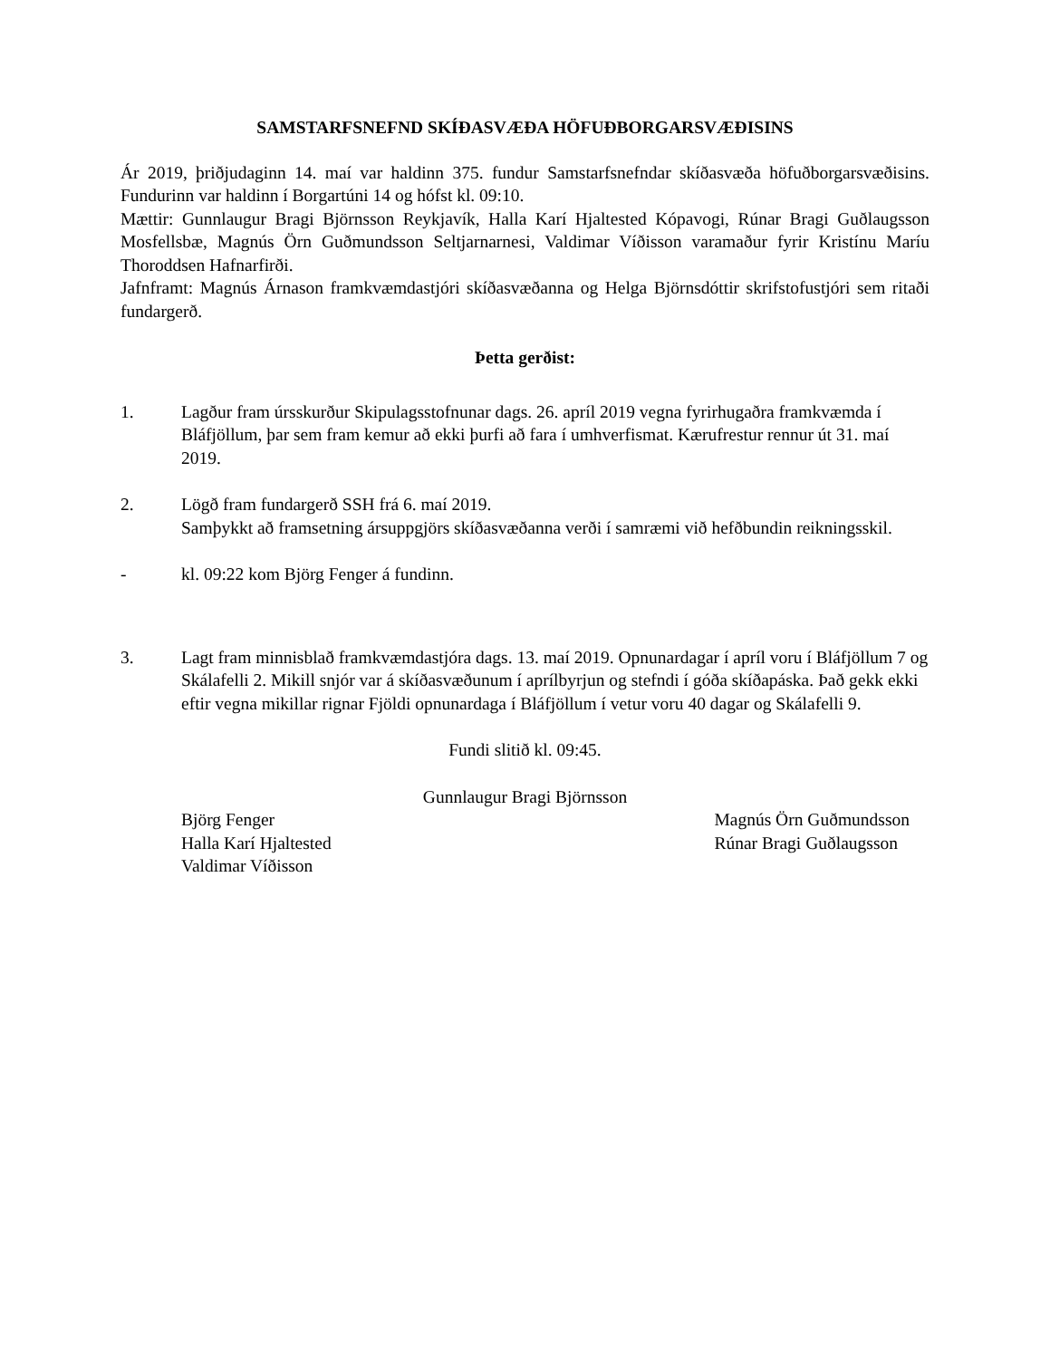SAMSTARFSNEFND SKÍÐASVÆÐA HÖFUÐBORGARSVÆÐISINS
Ár 2019, þriðjudaginn 14. maí var haldinn 375. fundur Samstarfsnefndar skíðasvæða höfuðborgarsvæðisins. Fundurinn var haldinn í Borgartúni 14 og hófst kl. 09:10.
Mættir: Gunnlaugur Bragi Björnsson Reykjavík, Halla Karí Hjaltested Kópavogi, Rúnar Bragi Guðlaugsson Mosfellsbæ, Magnús Örn Guðmundsson Seltjarnarnesi, Valdimar Víðisson varamaður fyrir Kristínu Maríu Thoroddsen Hafnarfirði.
Jafnframt: Magnús Árnason framkvæmdastjóri skíðasvæðanna og Helga Björnsdóttir skrifstofustjóri sem ritaði fundargerð.
Þetta gerðist:
1. Lagður fram úrsskurður Skipulagsstofnunar dags. 26. apríl 2019 vegna fyrirhugaðra framkvæmda í Bláfjöllum, þar sem fram kemur að ekki þurfi að fara í umhverfismat. Kærufrestur rennur út 31. maí 2019.
2. Lögð fram fundargerð SSH frá 6. maí 2019.
Samþykkt að framsetning ársuppgjörs skíðasvæðanna verði í samræmi við hefðbundin reikningsskil.
- kl. 09:22 kom Björg Fenger á fundinn.
3. Lagt fram minnisblað framkvæmdastjóra dags. 13. maí 2019. Opnunardagar í apríl voru í Bláfjöllum 7 og Skálafelli 2. Mikill snjór var á skíðasvæðunum í aprílbyrjun og stefndi í góða skíðapáska. Það gekk ekki eftir vegna mikillar rignar Fjöldi opnunardaga í Bláfjöllum í vetur voru 40 dagar og Skálafelli 9.
Fundi slitið kl. 09:45.
Gunnlaugur Bragi Björnsson
Björg Fenger
Halla Karí Hjaltested
Valdimar Víðisson
Magnús Örn Guðmundsson
Rúnar Bragi Guðlaugsson